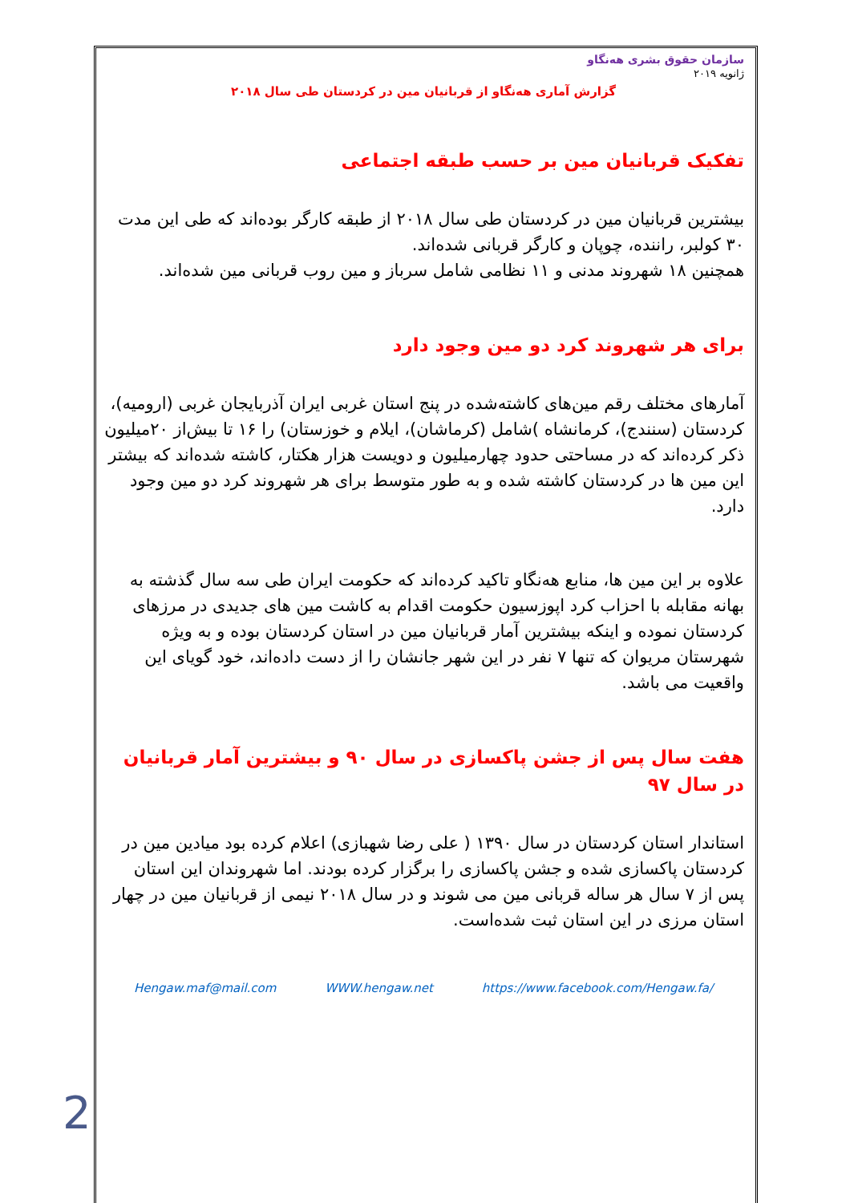سازمان حقوق بشری هەنگاو
ژانویه ۲۰۱۹
گزارش آماری هەنگاو از قربانیان مین در کردستان طی سال ۲۰۱۸
تفکیک قربانیان مین بر حسب طبقه اجتماعی
بیشترین قربانیان مین در کردستان طی سال ۲۰۱۸ از طبقه کارگر بوده‌اند که طی این مدت ۳۰ کولبر، راننده، چوپان و کارگر قربانی شده‌اند.
همچنین ۱۸ شهروند مدنی و ۱۱ نظامی شامل سرباز و مین روب قربانی مین شده‌اند.
برای هر شهروند کرد دو مین وجود دارد
آمارهای مختلف رقم مین‌های کاشته‌شده در پنج استان غربی ایران آذربایجان غربی (ارومیه)، کردستان (سنندج)، کرمانشاه )شامل (کرماشان)، ایلام و خوزستان) را ۱۶ تا بیش‌از ۲۰میلیون ذکر کرده‌اند که در مساحتی حدود چهارمیلیون و دویست هزار هکتار، کاشته شده‌اند که بیشتر این مین ها در کردستان کاشته شده و به طور متوسط برای هر شهروند کرد دو مین وجود دارد.
علاوه بر این مین ها، منابع هەنگاو تاکید کرده‌اند که حکومت ایران طی سه سال گذشته به بهانه مقابله با احزاب کرد اپوزسیون حکومت اقدام به کاشت مین های جدیدی در مرزهای کردستان نموده و اینکه بیشترین آمار قربانیان مین در استان کردستان بوده و به ویژه شهرستان مریوان که تنها ۷ نفر در این شهر جانشان را از دست داده‌اند، خود گویای این واقعیت می باشد.
هفت سال پس از جشن پاکسازی در سال ۹۰ و بیشترین آمار قربانیان در سال ۹۷
استاندار استان کردستان در سال ۱۳۹۰ ( علی رضا شهبازی) اعلام کرده بود میادین مین در کردستان پاکسازی شده و جشن پاکسازی را برگزار کرده بودند. اما شهروندان این استان پس از ۷ سال هر ساله قربانی مین می شوند و در سال ۲۰۱۸ نیمی از قربانیان مین در چهار استان مرزی در این استان ثبت شده‌است.
Hengaw.maf@mail.com WWW.hengaw.net https://www.facebook.com/Hengaw.fa/
2